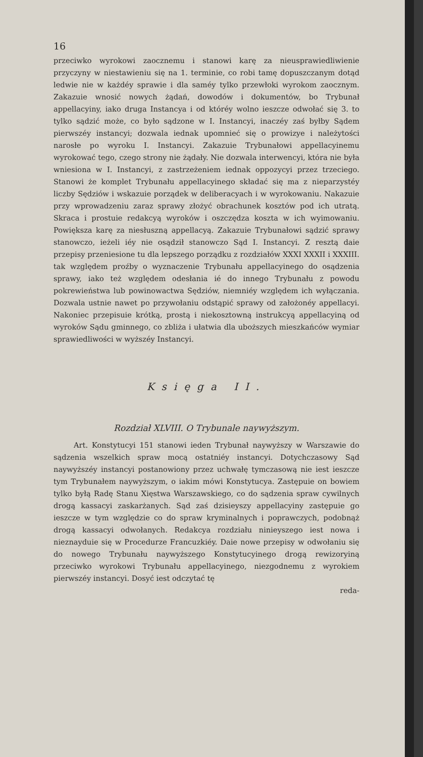16
przeciwko wyrokowi zaocznemu i stanowi karę za nieusprawiedliwienie przyczyny w niestawieniu się na 1. terminie, co robi tamę dopuszczanym dotąd ledwie nie w każdéy sprawie i dla saméy tylko przewłoki wyrokom zaocznym. Zakazuie wnosić nowych żądań, dowodów i dokumentów, bo Trybunał appellacyiny, iako druga Instancya i od któréy wolno ieszcze odwołać się 3. to tylko sądzić może, co było sądzone w I. Instancyi, inaczéy zaś byłby Sądem pierwszéy instancyi; dozwala iednak upomnieć się o prowizye i należytości narosłe po wyroku I. Instancyi. Zakazuie Trybunałowi appellacyinemu wyrokować tego, czego strony nie żądały. Nie dozwala interwencyi, która nie była wniesiona w I. Instancyi, z zastrzeżeniem iednak oppozycyi przez trzeciego. Stanowi że komplet Trybunału appellacyinego składać się ma z nieparzystéy liczby Sędziów i wskazuie porządek w deliberacyach i w wyrokowaniu. Nakazuie przy wprowadzeniu zaraz sprawy złożyć obrachunek kosztów pod ich utratą. Skraca i prostuie redakcyą wyroków i oszczędza koszta w ich wyimowaniu. Powiększa karę za niesłuszną appellacyą. Zakazuie Trybunałowi sądzić sprawy stanowczo, ieżeli iéy nie osądził stanowczo Sąd I. Instancyi. Z resztą daie przepisy przeniesione tu dla lepszego porządku z rozdziałów XXXI XXXII i XXXIII. tak względem proźby o wyznaczenie Trybunału appellacyinego do osądzenia sprawy, iako też względem odesłania ié do innego Trybunału z powodu pokrewieństwa lub powinowactwa Sędziów, niemniéy względem ich wyłączania. Dozwala ustnie nawet po przywołaniu odstąpić sprawy od założonéy appellacyi. Nakoniec przepisuie krótką, prostą i niekosztowną instrukcyą appellacyiną od wyroków Sądu gminnego, co zbliża i ułatwia dla uboższych mieszkańców wymiar sprawiedliwości w wyższéy Instancyi.
Księga II.
Rozdział XLVIII. O Trybunale naywyższym.
Art. Konstytucyi 151 stanowi ieden Trybunał naywyższy w Warszawie do sądzenia wszelkich spraw mocą ostatniéy instancyi. Dotychczasowy Sąd naywyższéy instancyi postanowiony przez uchwałę tymczasową nie iest ieszcze tym Trybunałem naywyższym, o iakim mówi Konstytucya. Zastępuie on bowiem tylko byłą Radę Stanu Xięstwa Warszawskiego, co do sądzenia spraw cywilnych drogą kassacyi zaskarżanych. Sąd zaś dzisieyszy appellacyiny zastępuie go ieszcze w tym względzie co do spraw kryminalnych i poprawczych, podobnąż drogą kassacyi odwołanych. Redakcya rozdziału ninieyszego iest nowa i nieznayduie się w Procedurze Francuzkiéy. Daie nowe przepisy w odwołaniu się do nowego Trybunału naywyższego Konstytucyinego drogą rewizoryiną przeciwko wyrokowi Trybunału appellacyinego, niezgodnemu z wyrokiem pierwszéy instancyi. Dosyć iest odczytać tę
reda-